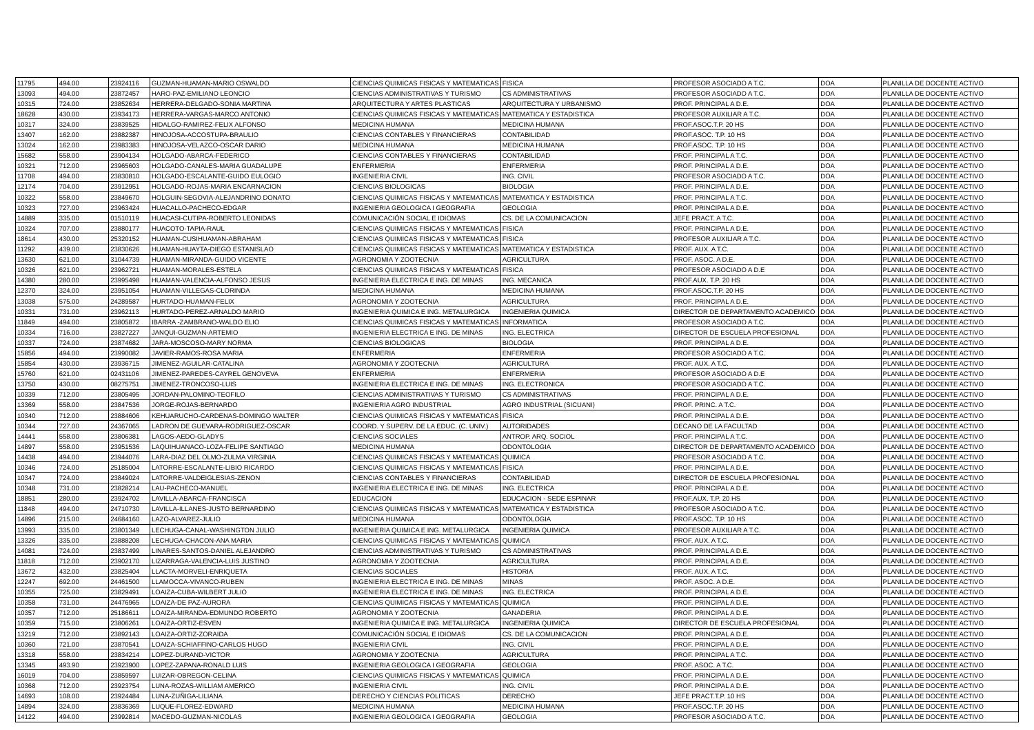| 11795 | 494.00 | 23924116 | GUZMAN-HUAMAN-MARIO OSWALDO | CIENCIAS QUIMICAS FISICAS Y MATEMATICAS | FISICA | PROFESOR ASOCIADO A T.C. | DOA | PLANILLA DE DOCENTE ACTIVO |
| 13093 | 494.00 | 23872457 | HARO-PAZ-EMILIANO LEONCIO | CIENCIAS ADMINISTRATIVAS Y TURISMO | CS ADMINISTRATIVAS | PROFESOR ASOCIADO A T.C. | DOA | PLANILLA DE DOCENTE ACTIVO |
| 10315 | 724.00 | 23852634 | HERRERA-DELGADO-SONIA MARTINA | ARQUITECTURA Y ARTES PLASTICAS | ARQUITECTURA Y URBANISMO | PROF. PRINCIPAL A D.E. | DOA | PLANILLA DE DOCENTE ACTIVO |
| 18628 | 430.00 | 23934173 | HERRERA-VARGAS-MARCO ANTONIO | CIENCIAS QUIMICAS FISICAS Y MATEMATICAS | MATEMATICA Y ESTADISTICA | PROFESOR AUXILIAR A T.C. | DOA | PLANILLA DE DOCENTE ACTIVO |
| 10317 | 324.00 | 23839525 | HIDALGO-RAMIREZ-FELIX ALFONSO | MEDICINA HUMANA | MEDICINA HUMANA | PROF.ASOC.T.P. 20 HS | DOA | PLANILLA DE DOCENTE ACTIVO |
| 13407 | 162.00 | 23882387 | HINOJOSA-ACCOSTUPA-BRAULIO | CIENCIAS CONTABLES Y FINANCIERAS | CONTABILIDAD | PROF.ASOC. T.P. 10 HS | DOA | PLANILLA DE DOCENTE ACTIVO |
| 13024 | 162.00 | 23983383 | HINOJOSA-VELAZCO-OSCAR DARIO | MEDICINA HUMANA | MEDICINA HUMANA | PROF.ASOC. T.P. 10 HS | DOA | PLANILLA DE DOCENTE ACTIVO |
| 15682 | 558.00 | 23904134 | HOLGADO-ABARCA-FEDERICO | CIENCIAS CONTABLES Y FINANCIERAS | CONTABILIDAD | PROF. PRINCIPAL A T.C. | DOA | PLANILLA DE DOCENTE ACTIVO |
| 10321 | 712.00 | 23965603 | HOLGADO-CANALES-MARIA GUADALUPE | ENFERMERIA | ENFERMERIA | PROF. PRINCIPAL A D.E. | DOA | PLANILLA DE DOCENTE ACTIVO |
| 11708 | 494.00 | 23830810 | HOLGADO-ESCALANTE-GUIDO EULOGIO | INGENIERIA CIVIL | ING. CIVIL | PROFESOR ASOCIADO A T.C. | DOA | PLANILLA DE DOCENTE ACTIVO |
| 12174 | 704.00 | 23912951 | HOLGADO-ROJAS-MARIA ENCARNACION | CIENCIAS BIOLOGICAS | BIOLOGIA | PROF. PRINCIPAL A D.E. | DOA | PLANILLA DE DOCENTE ACTIVO |
| 10322 | 558.00 | 23849670 | HOLGUIN-SEGOVIA-ALEJANDRINO DONATO | CIENCIAS QUIMICAS FISICAS Y MATEMATICAS | MATEMATICA Y ESTADISTICA | PROF. PRINCIPAL A T.C. | DOA | PLANILLA DE DOCENTE ACTIVO |
| 10323 | 727.00 | 23963424 | HUACALLO-PACHECO-EDGAR | INGENIERIA GEOLOGICA I GEOGRAFIA | GEOLOGIA | PROF. PRINCIPAL A D.E. | DOA | PLANILLA DE DOCENTE ACTIVO |
| 14889 | 335.00 | 01510119 | HUACASI-CUTIPA-ROBERTO LEONIDAS | COMUNICACIÓN SOCIAL E IDIOMAS | CS. DE LA COMUNICACION | JEFE PRACT. A T.C. | DOA | PLANILLA DE DOCENTE ACTIVO |
| 10324 | 707.00 | 23880177 | HUACOTO-TAPIA-RAUL | CIENCIAS QUIMICAS FISICAS Y MATEMATICAS | FISICA | PROF. PRINCIPAL A D.E. | DOA | PLANILLA DE DOCENTE ACTIVO |
| 18614 | 430.00 | 25320152 | HUAMAN-CUSIHUAMAN-ABRAHAM | CIENCIAS QUIMICAS FISICAS Y MATEMATICAS | FISICA | PROFESOR AUXILIAR A T.C. | DOA | PLANILLA DE DOCENTE ACTIVO |
| 11292 | 439.00 | 23830626 | HUAMAN-HUAYTA-DIEGO ESTANISLAO | CIENCIAS QUIMICAS FISICAS Y MATEMATICAS | MATEMATICA Y ESTADISTICA | PROF. AUX. A T.C. | DOA | PLANILLA DE DOCENTE ACTIVO |
| 13630 | 621.00 | 31044739 | HUAMAN-MIRANDA-GUIDO VICENTE | AGRONOMIA Y ZOOTECNIA | AGRICULTURA | PROF. ASOC. A D.E. | DOA | PLANILLA DE DOCENTE ACTIVO |
| 10326 | 621.00 | 23962721 | HUAMAN-MORALES-ESTELA | CIENCIAS QUIMICAS FISICAS Y MATEMATICAS | FISICA | PROFESOR ASOCIADO A D.E | DOA | PLANILLA DE DOCENTE ACTIVO |
| 14380 | 280.00 | 23995498 | HUAMAN-VALENCIA-ALFONSO JESUS | INGENIERIA ELECTRICA E ING. DE MINAS | ING. MECANICA | PROF.AUX. T.P. 20 HS | DOA | PLANILLA DE DOCENTE ACTIVO |
| 12370 | 324.00 | 23951054 | HUAMAN-VILLEGAS-CLORINDA | MEDICINA HUMANA | MEDICINA HUMANA | PROF.ASOC.T.P. 20 HS | DOA | PLANILLA DE DOCENTE ACTIVO |
| 13038 | 575.00 | 24289587 | HURTADO-HUAMAN-FELIX | AGRONOMIA Y ZOOTECNIA | AGRICULTURA | PROF. PRINCIPAL A D.E. | DOA | PLANILLA DE DOCENTE ACTIVO |
| 10331 | 731.00 | 23962113 | HURTADO-PEREZ-ARNALDO MARIO | INGENIERIA QUIMICA E ING. METALURGICA | INGENIERIA QUIMICA | DIRECTOR DE DEPARTAMENTO ACADEMICO | DOA | PLANILLA DE DOCENTE ACTIVO |
| 11849 | 494.00 | 23805872 | IBARRA -ZAMBRANO-WALDO ELIO | CIENCIAS QUIMICAS FISICAS Y MATEMATICAS | INFORMATICA | PROFESOR ASOCIADO A T.C. | DOA | PLANILLA DE DOCENTE ACTIVO |
| 10334 | 716.00 | 23827227 | JANQUI-GUZMAN-ARTEMIO | INGENIERIA ELECTRICA E ING. DE MINAS | ING. ELECTRICA | DIRECTOR DE ESCUELA PROFESIONAL | DOA | PLANILLA DE DOCENTE ACTIVO |
| 10337 | 724.00 | 23874682 | JARA-MOSCOSO-MARY NORMA | CIENCIAS BIOLOGICAS | BIOLOGIA | PROF. PRINCIPAL A D.E. | DOA | PLANILLA DE DOCENTE ACTIVO |
| 15856 | 494.00 | 23990082 | JAVIER-RAMOS-ROSA MARIA | ENFERMERIA | ENFERMERIA | PROFESOR ASOCIADO A T.C. | DOA | PLANILLA DE DOCENTE ACTIVO |
| 15854 | 430.00 | 23936715 | JIMENEZ-AGUILAR-CATALINA | AGRONOMIA Y ZOOTECNIA | AGRICULTURA | PROF. AUX. A T.C. | DOA | PLANILLA DE DOCENTE ACTIVO |
| 15760 | 621.00 | 02431106 | JIMENEZ-PAREDES-CAYREL GENOVEVA | ENFERMERIA | ENFERMERIA | PROFESOR ASOCIADO A D.E | DOA | PLANILLA DE DOCENTE ACTIVO |
| 13750 | 430.00 | 08275751 | JIMENEZ-TRONCOSO-LUIS | INGENIERIA ELECTRICA E ING. DE MINAS | ING. ELECTRONICA | PROFESOR ASOCIADO A T.C. | DOA | PLANILLA DE DOCENTE ACTIVO |
| 10339 | 712.00 | 23805495 | JORDAN-PALOMINO-TEOFILO | CIENCIAS ADMINISTRATIVAS Y TURISMO | CS ADMINISTRATIVAS | PROF. PRINCIPAL A D.E. | DOA | PLANILLA DE DOCENTE ACTIVO |
| 13369 | 558.00 | 23847536 | JORGE-ROJAS-BERNARDO | INGENIERIA AGRO INDUSTRIAL | AGRO INDUSTRIAL (SICUANI) | PROF. PRINC. A T.C. | DOA | PLANILLA DE DOCENTE ACTIVO |
| 10340 | 712.00 | 23884606 | KEHUARUCHO-CARDENAS-DOMINGO WALTER | CIENCIAS QUIMICAS FISICAS Y MATEMATICAS | FISICA | PROF. PRINCIPAL A D.E. | DOA | PLANILLA DE DOCENTE ACTIVO |
| 10344 | 727.00 | 24367065 | LADRON DE GUEVARA-RODRIGUEZ-OSCAR | COORD. Y SUPERV. DE LA EDUC. (C. UNIV.) | AUTORIDADES | DECANO DE LA FACULTAD | DOA | PLANILLA DE DOCENTE ACTIVO |
| 14441 | 558.00 | 23806381 | LAGOS-AEDO-GLADYS | CIENCIAS SOCIALES | ANTROP. ARQ. SOCIOL | PROF. PRINCIPAL A T.C. | DOA | PLANILLA DE DOCENTE ACTIVO |
| 14897 | 558.00 | 23951536 | LAQUIHUANACO-LOZA-FELIPE SANTIAGO | MEDICINA HUMANA | ODONTOLOGIA | DIRECTOR DE DEPARTAMENTO ACADEMICO | DOA | PLANILLA DE DOCENTE ACTIVO |
| 14438 | 494.00 | 23944076 | LARA-DIAZ DEL OLMO-ZULMA VIRGINIA | CIENCIAS QUIMICAS FISICAS Y MATEMATICAS | QUIMICA | PROFESOR ASOCIADO A T.C. | DOA | PLANILLA DE DOCENTE ACTIVO |
| 10346 | 724.00 | 25185004 | LATORRE-ESCALANTE-LIBIO RICARDO | CIENCIAS QUIMICAS FISICAS Y MATEMATICAS | FISICA | PROF. PRINCIPAL A D.E. | DOA | PLANILLA DE DOCENTE ACTIVO |
| 10347 | 724.00 | 23849024 | LATORRE-VALDEIGLESIAS-ZENON | CIENCIAS CONTABLES Y FINANCIERAS | CONTABILIDAD | DIRECTOR DE ESCUELA PROFESIONAL | DOA | PLANILLA DE DOCENTE ACTIVO |
| 10348 | 731.00 | 23828214 | LAU-PACHECO-MANUEL | INGENIERIA ELECTRICA E ING. DE MINAS | ING. ELECTRICA | PROF. PRINCIPAL A D.E. | DOA | PLANILLA DE DOCENTE ACTIVO |
| 18851 | 280.00 | 23924702 | LAVILLA-ABARCA-FRANCISCA | EDUCACION | EDUCACION - SEDE ESPINAR | PROF.AUX. T.P. 20 HS | DOA | PLANILLA DE DOCENTE ACTIVO |
| 11848 | 494.00 | 24710730 | LAVILLA-ILLANES-JUSTO BERNARDINO | CIENCIAS QUIMICAS FISICAS Y MATEMATICAS | MATEMATICA Y ESTADISTICA | PROFESOR ASOCIADO A T.C. | DOA | PLANILLA DE DOCENTE ACTIVO |
| 14896 | 215.00 | 24684160 | LAZO-ALVAREZ-JULIO | MEDICINA HUMANA | ODONTOLOGIA | PROF.ASOC. T.P. 10 HS | DOA | PLANILLA DE DOCENTE ACTIVO |
| 13993 | 335.00 | 23801349 | LECHUGA-CANAL-WASHINGTON JULIO | INGENIERIA QUIMICA E ING. METALURGICA | INGENIERIA QUIMICA | PROFESOR AUXILIAR A T.C. | DOA | PLANILLA DE DOCENTE ACTIVO |
| 13326 | 335.00 | 23888208 | LECHUGA-CHACON-ANA MARIA | CIENCIAS QUIMICAS FISICAS Y MATEMATICAS | QUIMICA | PROF. AUX. A T.C. | DOA | PLANILLA DE DOCENTE ACTIVO |
| 14081 | 724.00 | 23837499 | LINARES-SANTOS-DANIEL ALEJANDRO | CIENCIAS ADMINISTRATIVAS Y TURISMO | CS ADMINISTRATIVAS | PROF. PRINCIPAL A D.E. | DOA | PLANILLA DE DOCENTE ACTIVO |
| 11818 | 712.00 | 23902170 | LIZARRAGA-VALENCIA-LUIS JUSTINO | AGRONOMIA Y ZOOTECNIA | AGRICULTURA | PROF. PRINCIPAL A D.E. | DOA | PLANILLA DE DOCENTE ACTIVO |
| 13672 | 432.00 | 23825404 | LLACTA-MORVELI-ENRIQUETA | CIENCIAS SOCIALES | HISTORIA | PROF. AUX. A T.C. | DOA | PLANILLA DE DOCENTE ACTIVO |
| 12247 | 692.00 | 24461500 | LLAMOCCA-VIVANCO-RUBEN | INGENIERIA ELECTRICA E ING. DE MINAS | MINAS | PROF. ASOC. A D.E. | DOA | PLANILLA DE DOCENTE ACTIVO |
| 10355 | 725.00 | 23829491 | LOAIZA-CUBA-WILBERT JULIO | INGENIERIA ELECTRICA E ING. DE MINAS | ING. ELECTRICA | PROF. PRINCIPAL A D.E. | DOA | PLANILLA DE DOCENTE ACTIVO |
| 10358 | 731.00 | 24476965 | LOAIZA-DE PAZ-AURORA | CIENCIAS QUIMICAS FISICAS Y MATEMATICAS | QUIMICA | PROF. PRINCIPAL A D.E. | DOA | PLANILLA DE DOCENTE ACTIVO |
| 10357 | 712.00 | 25186611 | LOAIZA-MIRANDA-EDMUNDO ROBERTO | AGRONOMIA Y ZOOTECNIA | GANADERIA | PROF. PRINCIPAL A D.E. | DOA | PLANILLA DE DOCENTE ACTIVO |
| 10359 | 715.00 | 23806261 | LOAIZA-ORTIZ-ESVEN | INGENIERIA QUIMICA E ING. METALURGICA | INGENIERIA QUIMICA | DIRECTOR DE ESCUELA PROFESIONAL | DOA | PLANILLA DE DOCENTE ACTIVO |
| 13219 | 712.00 | 23892143 | LOAIZA-ORTIZ-ZORAIDA | COMUNICACIÓN SOCIAL E IDIOMAS | CS. DE LA COMUNICACION | PROF. PRINCIPAL A D.E. | DOA | PLANILLA DE DOCENTE ACTIVO |
| 10360 | 721.00 | 23870541 | LOAIZA-SCHIAFFINO-CARLOS HUGO | INGENIERIA CIVIL | ING. CIVIL | PROF. PRINCIPAL A D.E. | DOA | PLANILLA DE DOCENTE ACTIVO |
| 13318 | 558.00 | 23834214 | LOPEZ-DURAND-VICTOR | AGRONOMIA Y ZOOTECNIA | AGRICULTURA | PROF. PRINCIPAL A T.C. | DOA | PLANILLA DE DOCENTE ACTIVO |
| 13345 | 493.90 | 23923900 | LOPEZ-ZAPANA-RONALD LUIS | INGENIERIA GEOLOGICA I GEOGRAFIA | GEOLOGIA | PROF. ASOC. A T.C. | DOA | PLANILLA DE DOCENTE ACTIVO |
| 16019 | 704.00 | 23859597 | LUIZAR-OBREGON-CELINA | CIENCIAS QUIMICAS FISICAS Y MATEMATICAS | QUIMICA | PROF. PRINCIPAL A D.E. | DOA | PLANILLA DE DOCENTE ACTIVO |
| 10368 | 712.00 | 23923754 | LUNA-ROZAS-WILLIAM AMERICO | INGENIERIA CIVIL | ING. CIVIL | PROF. PRINCIPAL A D.E. | DOA | PLANILLA DE DOCENTE ACTIVO |
| 14693 | 108.00 | 23924484 | LUNA-ZUÑIGA-LILIANA | DERECHO Y CIENCIAS POLITICAS | DERECHO | JEFE PRACT.T.P. 10 HS | DOA | PLANILLA DE DOCENTE ACTIVO |
| 14894 | 324.00 | 23836369 | LUQUE-FLOREZ-EDWARD | MEDICINA HUMANA | MEDICINA HUMANA | PROF.ASOC.T.P. 20 HS | DOA | PLANILLA DE DOCENTE ACTIVO |
| 14122 | 494.00 | 23992814 | MACEDO-GUZMAN-NICOLAS | INGENIERIA GEOLOGICA I GEOGRAFIA | GEOLOGIA | PROFESOR ASOCIADO A T.C. | DOA | PLANILLA DE DOCENTE ACTIVO |